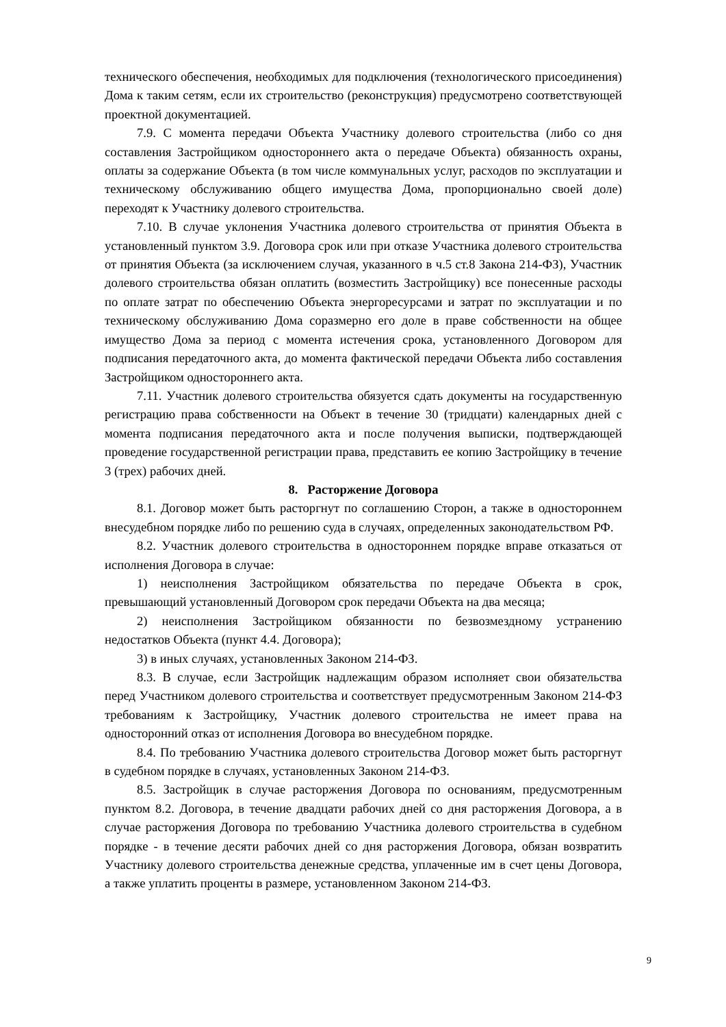технического обеспечения, необходимых для подключения (технологического присоединения) Дома к таким сетям, если их строительство (реконструкция) предусмотрено соответствующей проектной документацией.
7.9. С момента передачи Объекта Участнику долевого строительства (либо со дня составления Застройщиком одностороннего акта о передаче Объекта) обязанность охраны, оплаты за содержание Объекта (в том числе коммунальных услуг, расходов по эксплуатации и техническому обслуживанию общего имущества Дома, пропорционально своей доле) переходят к Участнику долевого строительства.
7.10. В случае уклонения Участника долевого строительства от принятия Объекта в установленный пунктом 3.9. Договора срок или при отказе Участника долевого строительства от принятия Объекта (за исключением случая, указанного в ч.5 ст.8 Закона 214-ФЗ), Участник долевого строительства обязан оплатить (возместить Застройщику) все понесенные расходы по оплате затрат по обеспечению Объекта энергоресурсами и затрат по эксплуатации и по техническому обслуживанию Дома соразмерно его доле в праве собственности на общее имущество Дома за период с момента истечения срока, установленного Договором для подписания передаточного акта, до момента фактической передачи Объекта либо составления Застройщиком одностороннего акта.
7.11. Участник долевого строительства обязуется сдать документы на государственную регистрацию права собственности на Объект в течение 30 (тридцати) календарных дней с момента подписания передаточного акта и после получения выписки, подтверждающей проведение государственной регистрации права, представить ее копию Застройщику в течение 3 (трех) рабочих дней.
8. Расторжение Договора
8.1. Договор может быть расторгнут по соглашению Сторон, а также в одностороннем внесудебном порядке либо по решению суда в случаях, определенных законодательством РФ.
8.2. Участник долевого строительства в одностороннем порядке вправе отказаться от исполнения Договора в случае:
1) неисполнения Застройщиком обязательства по передаче Объекта в срок, превышающий установленный Договором срок передачи Объекта на два месяца;
2) неисполнения Застройщиком обязанности по безвозмездному устранению недостатков Объекта (пункт 4.4. Договора);
3) в иных случаях, установленных Законом 214-ФЗ.
8.3. В случае, если Застройщик надлежащим образом исполняет свои обязательства перед Участником долевого строительства и соответствует предусмотренным Законом 214-ФЗ требованиям к Застройщику, Участник долевого строительства не имеет права на односторонний отказ от исполнения Договора во внесудебном порядке.
8.4. По требованию Участника долевого строительства Договор может быть расторгнут в судебном порядке в случаях, установленных Законом 214-ФЗ.
8.5. Застройщик в случае расторжения Договора по основаниям, предусмотренным пунктом 8.2. Договора, в течение двадцати рабочих дней со дня расторжения Договора, а в случае расторжения Договора по требованию Участника долевого строительства в судебном порядке - в течение десяти рабочих дней со дня расторжения Договора, обязан возвратить Участнику долевого строительства денежные средства, уплаченные им в счет цены Договора, а также уплатить проценты в размере, установленном Законом 214-ФЗ.
9